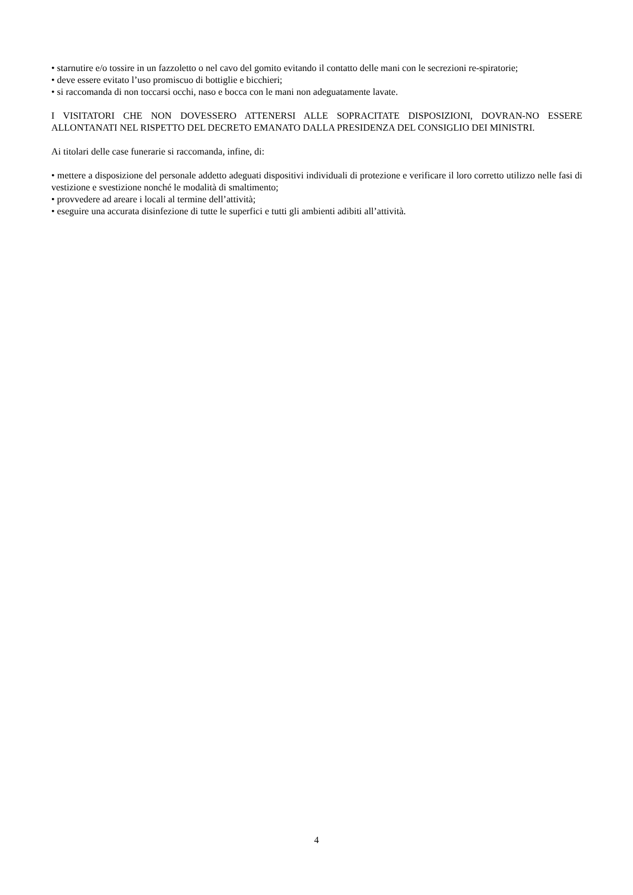• starnutire e/o tossire in un fazzoletto o nel cavo del gomito evitando il contatto delle mani con le secrezioni re-spiratorie;
• deve essere evitato l’uso promiscuo di bottiglie e bicchieri;
• si raccomanda di non toccarsi occhi, naso e bocca con le mani non adeguatamente lavate.
I VISITATORI CHE NON DOVESSERO ATTENERSI ALLE SOPRACITATE DISPOSIZIONI, DOVRAN-NO ESSERE ALLONTANATI NEL RISPETTO DEL DECRETO EMANATO DALLA PRESIDENZA DEL CONSIGLIO DEI MINISTRI.
Ai titolari delle case funerarie si raccomanda, infine, di:
• mettere a disposizione del personale addetto adeguati dispositivi individuali di protezione e verificare il loro corretto utilizzo nelle fasi di vestizione e svestizione nonché le modalità di smaltimento;
• provvedere ad areare i locali al termine dell’attività;
• eseguire una accurata disinfezione di tutte le superfici e tutti gli ambienti adibiti all’attività.
4